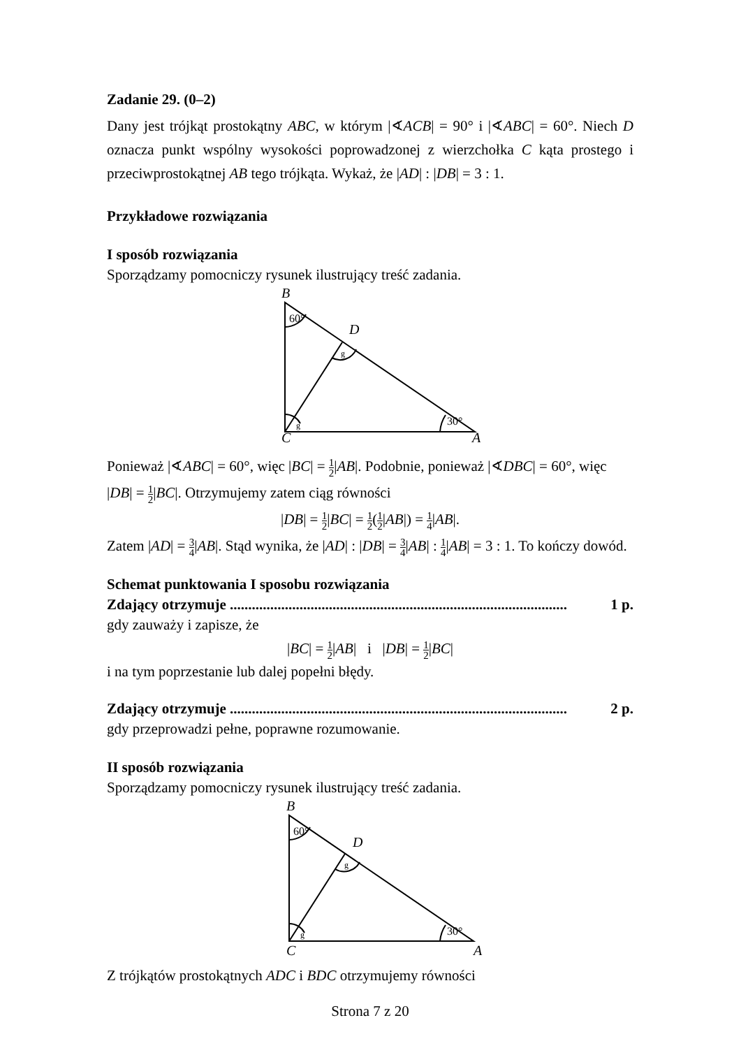Zadanie 29. (0–2)
Dany jest trójkąt prostokątny ABC, w którym |∢ACB| = 90° i |∢ABC| = 60°. Niech D oznacza punkt wspólny wysokości poprowadzonej z wierzchołka C kąta prostego i przeciwprostokątnej AB tego trójkąta. Wykaż, że |AD| : |DB| = 3 : 1.
Przykładowe rozwiązania
I sposób rozwiązania
Sporządzamy pomocniczy rysunek ilustrujący treść zadania.
B
D
C
A
60°
g
g
30°
Ponieważ |∢ABC| = 60°, więc |BC| = 1 2|AB|. Podobnie, ponieważ |∢DBC| = 60°, więc |DB| = 1 2|BC|. Otrzymujemy zatem ciąg równości
|DB| = 1 2|BC| = 1 2(1 2|AB|) = 1 4|AB|.
Zatem |AD| = 3 4|AB|. Stąd wynika, że |AD| : |DB| = 3 4|AB| : 1 4|AB| = 3 : 1. To kończy dowód.
Schemat punktowania I sposobu rozwiązania
Zdający otrzymuje ............................................................................................ 1 p.
gdy zauważy i zapisze, że
|BC| = 1 2|AB| i |DB| = 1 2|BC|
i na tym poprzestanie lub dalej popełni błędy.
Zdający otrzymuje ............................................................................................ 2 p.
gdy przeprowadzi pełne, poprawne rozumowanie.
II sposób rozwiązania
Sporządzamy pomocniczy rysunek ilustrujący treść zadania.
B
D
C
A
60°
g
g
30°
Z trójkątów prostokątnych ADC i BDC otrzymujemy równości
Strona 7 z 20